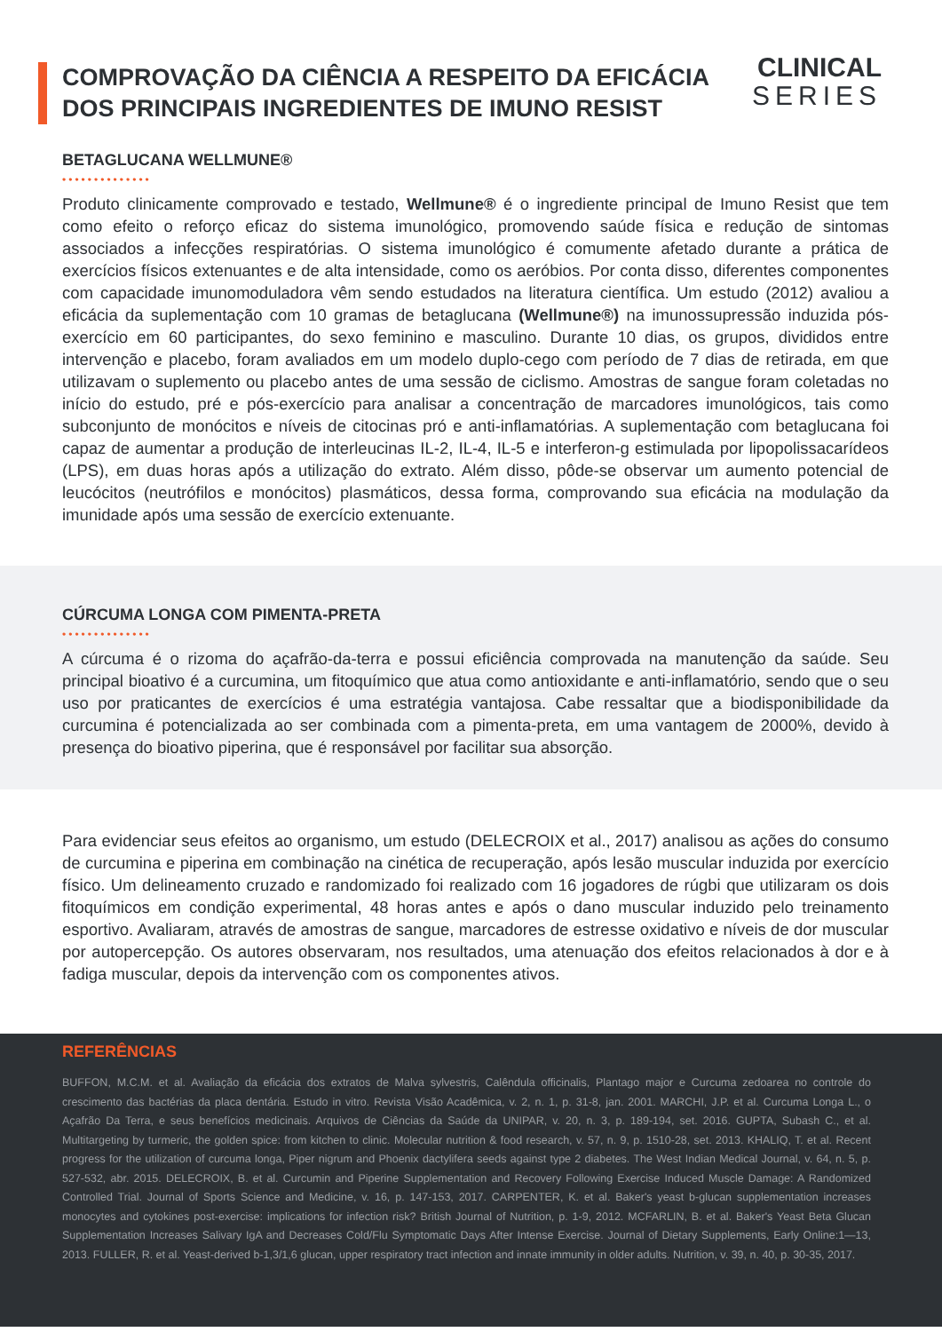COMPROVAÇÃO DA CIÊNCIA A RESPEITO DA EFICÁCIA
DOS PRINCIPAIS INGREDIENTES DE IMUNO RESIST
CLINICAL
SERIES
BETAGLUCANA WELLMUNE®
••••••••••••••
Produto clinicamente comprovado e testado, Wellmune® é o ingrediente principal de Imuno Resist que tem como efeito o reforço eficaz do sistema imunológico, promovendo saúde física e redução de sintomas associados a infecções respiratórias. O sistema imunológico é comumente afetado durante a prática de exercícios físicos extenuantes e de alta intensidade, como os aeróbios. Por conta disso, diferentes componentes com capacidade imunomoduladora vêm sendo estudados na literatura científica. Um estudo (2012) avaliou a eficácia da suplementação com 10 gramas de betaglucana (Wellmune®) na imunossupressão induzida pós-exercício em 60 participantes, do sexo feminino e masculino. Durante 10 dias, os grupos, divididos entre intervenção e placebo, foram avaliados em um modelo duplo-cego com período de 7 dias de retirada, em que utilizavam o suplemento ou placebo antes de uma sessão de ciclismo. Amostras de sangue foram coletadas no início do estudo, pré e pós-exercício para analisar a concentração de marcadores imunológicos, tais como subconjunto de monócitos e níveis de citocinas pró e anti-inflamatórias. A suplementação com betaglucana foi capaz de aumentar a produção de interleucinas IL-2, IL-4, IL-5 e interferon-g estimulada por lipopolissacarídeos (LPS), em duas horas após a utilização do extrato. Além disso, pôde-se observar um aumento potencial de leucócitos (neutrófilos e monócitos) plasmáticos, dessa forma, comprovando sua eficácia na modulação da imunidade após uma sessão de exercício extenuante.
CÚRCUMA LONGA COM PIMENTA-PRETA
••••••••••••••
A cúrcuma é o rizoma do açafrão-da-terra e possui eficiência comprovada na manutenção da saúde. Seu principal bioativo é a curcumina, um fitoquímico que atua como antioxidante e anti-inflamatório, sendo que o seu uso por praticantes de exercícios é uma estratégia vantajosa. Cabe ressaltar que a biodisponibilidade da curcumina é potencializada ao ser combinada com a pimenta-preta, em uma vantagem de 2000%, devido à presença do bioativo piperina, que é responsável por facilitar sua absorção.
Para evidenciar seus efeitos ao organismo, um estudo (DELECROIX et al., 2017) analisou as ações do consumo de curcumina e piperina em combinação na cinética de recuperação, após lesão muscular induzida por exercício físico. Um delineamento cruzado e randomizado foi realizado com 16 jogadores de rúgbi que utilizaram os dois fitoquímicos em condição experimental, 48 horas antes e após o dano muscular induzido pelo treinamento esportivo. Avaliaram, através de amostras de sangue, marcadores de estresse oxidativo e níveis de dor muscular por autopercepção. Os autores observaram, nos resultados, uma atenuação dos efeitos relacionados à dor e à fadiga muscular, depois da intervenção com os componentes ativos.
REFERÊNCIAS
BUFFON, M.C.M. et al. Avaliação da eficácia dos extratos de Malva sylvestris, Calêndula officinalis, Plantago major e Curcuma zedoarea no controle do crescimento das bactérias da placa dentária. Estudo in vitro. Revista Visão Acadêmica, v. 2, n. 1, p. 31-8, jan. 2001. MARCHI, J.P. et al. Curcuma Longa L., o Açafrão Da Terra, e seus benefícios medicinais. Arquivos de Ciências da Saúde da UNIPAR, v. 20, n. 3, p. 189-194, set. 2016. GUPTA, Subash C., et al. Multitargeting by turmeric, the golden spice: from kitchen to clinic. Molecular nutrition & food research, v. 57, n. 9, p. 1510-28, set. 2013. KHALIQ, T. et al. Recent progress for the utilization of curcuma longa, Piper nigrum and Phoenix dactylifera seeds against type 2 diabetes. The West Indian Medical Journal, v. 64, n. 5, p. 527-532, abr. 2015. DELECROIX, B. et al. Curcumin and Piperine Supplementation and Recovery Following Exercise Induced Muscle Damage: A Randomized Controlled Trial. Journal of Sports Science and Medicine, v. 16, p. 147-153, 2017. CARPENTER, K. et al. Baker's yeast b-glucan supplementation increases monocytes and cytokines post-exercise: implications for infection risk? British Journal of Nutrition, p. 1-9, 2012. MCFARLIN, B. et al. Baker's Yeast Beta Glucan Supplementation Increases Salivary IgA and Decreases Cold/Flu Symptomatic Days After Intense Exercise. Journal of Dietary Supplements, Early Online:1—13, 2013. FULLER, R. et al. Yeast-derived b-1,3/1,6 glucan, upper respiratory tract infection and innate immunity in older adults. Nutrition, v. 39, n. 40, p. 30-35, 2017.